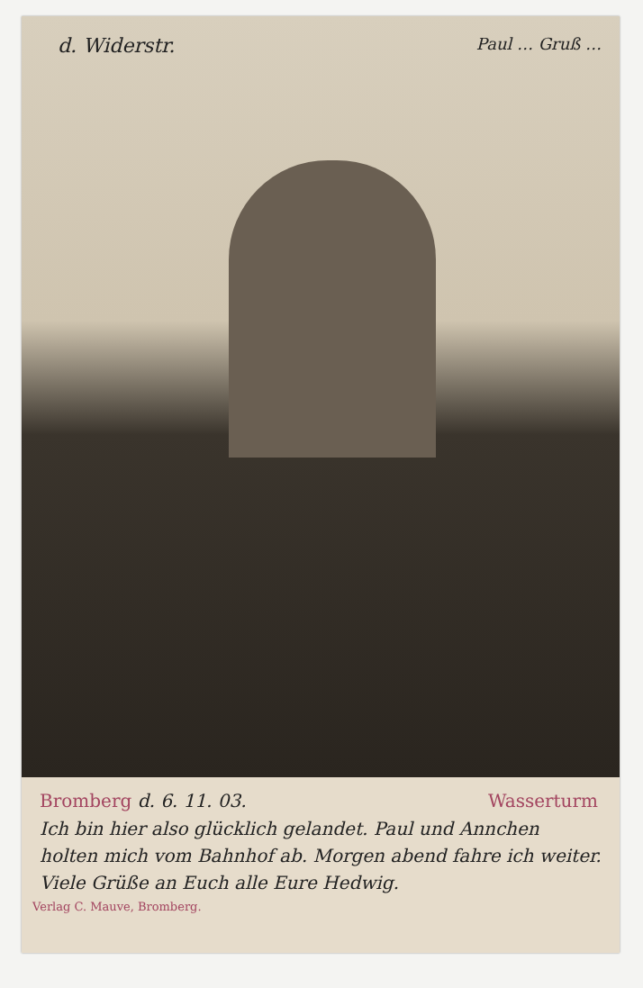d. Widerstr. Paul … Gruß …
Bromberg d. 6. 11. 03. Wasserturm
Ich bin hier also glücklich gelandet. Paul und Annchen holten mich vom Bahnhof ab. Morgen abend fahre ich weiter. Viele Grüße an Euch alle Eure Hedwig.
Verlag C. Mauve, Bromberg.